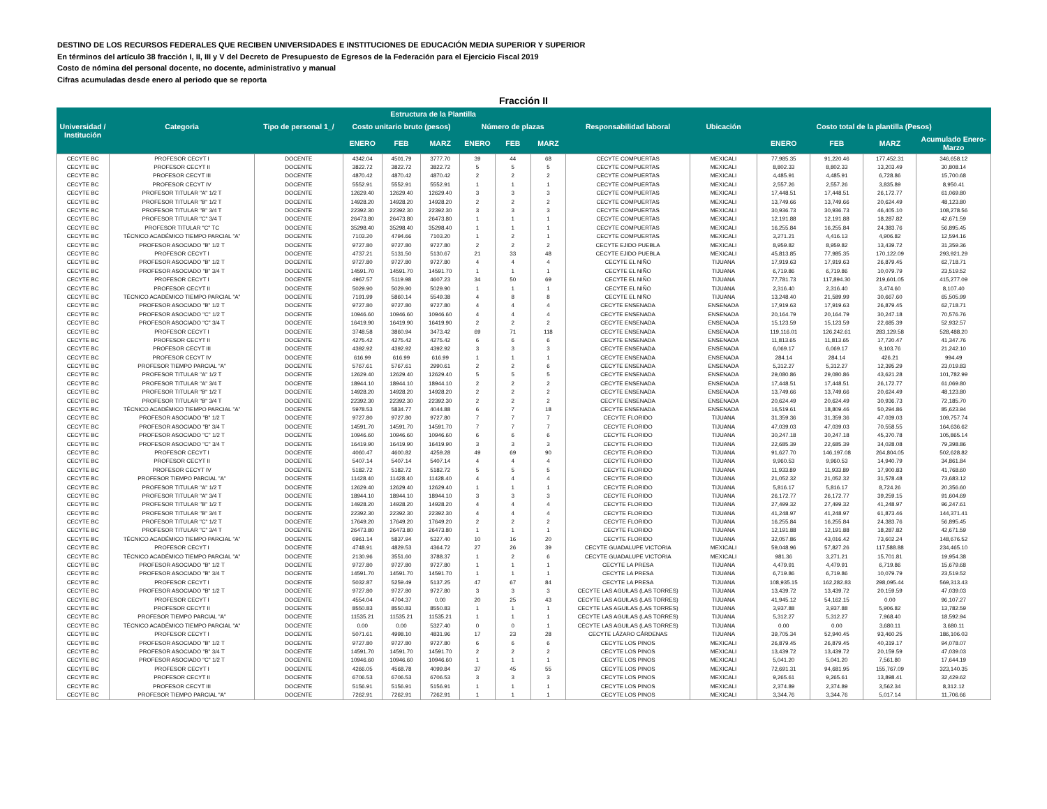DESTINO DE LOS RECURSOS FEDERALES QUE RECIBEN UNIVERSIDADES E INSTITUCIONES DE EDUCACIÓN MEDIA SUPERIOR Y SUPERIOR
En términos del artículo 38 fracción I, II, III y V del Decreto de Presupuesto de Egresos de la Federación para el Ejercicio Fiscal 2019
Costo de nómina del personal docente, no docente, administrativo y manual
Cifras acumuladas desde enero al periodo que se reporta
Fracción II
| Universidad / Institución | Estructura de la Plantilla | | | | | | | | | | | | | |
| --- | --- | --- | --- | --- | --- | --- | --- | --- | --- | --- | --- | --- | --- | --- |
| | Categoria | Tipo de personal 1_/ | Costo unitario bruto (pesos) | | | Número de plazas | | | Responsabilidad laboral | Ubicación | Costo total de la plantilla (Pesos) | | | |
| | | | ENERO | FEB | MARZ | ENERO | FEB | MARZ | | | ENERO | FEB | MARZ | Acumulado Enero-Marzo |
| CECYTE BC | PROFESOR CECYT I | DOCENTE | 4342.04 | 4501.79 | 3777.70 | 39 | 44 | 68 | CECYTE COMPUERTAS | MEXICALI | 77,985.35 | 91,220.46 | 177,452.31 | 346,658.12 |
| CECYTE BC | PROFESOR CECYT II | DOCENTE | 3822.72 | 3822.72 | 3822.72 | 5 | 5 | 5 | CECYTE COMPUERTAS | MEXICALI | 8,802.33 | 8,802.33 | 13,203.49 | 30,808.14 |
| CECYTE BC | PROFESOR CECYT III | DOCENTE | 4870.42 | 4870.42 | 4870.42 | 2 | 2 | 2 | CECYTE COMPUERTAS | MEXICALI | 4,485.91 | 4,485.91 | 6,728.86 | 15,700.68 |
| CECYTE BC | PROFESOR CECYT IV | DOCENTE | 5552.91 | 5552.91 | 5552.91 | 1 | 1 | 1 | CECYTE COMPUERTAS | MEXICALI | 2,557.26 | 2,557.26 | 3,835.89 | 8,950.41 |
| CECYTE BC | PROFESOR TITULAR "A" 1/2 T | DOCENTE | 12629.40 | 12629.40 | 12629.40 | 3 | 3 | 3 | CECYTE COMPUERTAS | MEXICALI | 17,448.51 | 17,448.51 | 26,172.77 | 61,069.80 |
| CECYTE BC | PROFESOR TITULAR "B" 1/2 T | DOCENTE | 14928.20 | 14928.20 | 14928.20 | 2 | 2 | 2 | CECYTE COMPUERTAS | MEXICALI | 13,749.66 | 13,749.66 | 20,624.49 | 48,123.80 |
| CECYTE BC | PROFESOR TITULAR "B" 3/4 T | DOCENTE | 22392.30 | 22392.30 | 22392.30 | 3 | 3 | 3 | CECYTE COMPUERTAS | MEXICALI | 30,936.73 | 30,936.73 | 46,405.10 | 108,278.56 |
| CECYTE BC | PROFESOR TITULAR "C" 3/4 T | DOCENTE | 26473.80 | 26473.80 | 26473.80 | 1 | 1 | 1 | CECYTE COMPUERTAS | MEXICALI | 12,191.88 | 12,191.88 | 18,287.82 | 42,671.59 |
| CECYTE BC | PROFESOR TITULAR "C" TC | DOCENTE | 35298.40 | 35298.40 | 35298.40 | 1 | 1 | 1 | CECYTE COMPUERTAS | MEXICALI | 16,255.84 | 16,255.84 | 24,383.76 | 56,895.45 |
| CECYTE BC | TÉCNICO ACADÉMICO TIEMPO PARCIAL "A" | DOCENTE | 7103.20 | 4794.66 | 7103.20 | 1 | 2 | 1 | CECYTE COMPUERTAS | MEXICALI | 3,271.21 | 4,416.13 | 4,906.82 | 12,594.16 |
| CECYTE BC | PROFESOR ASOCIADO "B" 1/2 T | DOCENTE | 9727.80 | 9727.80 | 9727.80 | 2 | 2 | 2 | CECYTE EJIDO PUEBLA | MEXICALI | 8,959.82 | 8,959.82 | 13,439.72 | 31,359.36 |
| CECYTE BC | PROFESOR CECYT I | DOCENTE | 4737.21 | 5131.50 | 5130.67 | 21 | 33 | 48 | CECYTE EJIDO PUEBLA | MEXICALI | 45,813.85 | 77,985.35 | 170,122.09 | 293,921.29 |
| CECYTE BC | PROFESOR ASOCIADO "B" 1/2 T | DOCENTE | 9727.80 | 9727.80 | 9727.80 | 4 | 4 | 4 | CECYTE EL NIÑO | TIJUANA | 17,919.63 | 17,919.63 | 26,879.45 | 62,718.71 |
| CECYTE BC | PROFESOR ASOCIADO "B" 3/4 T | DOCENTE | 14591.70 | 14591.70 | 14591.70 | 1 | 1 | 1 | CECYTE EL NIÑO | TIJUANA | 6,719.86 | 6,719.86 | 10,079.79 | 23,519.52 |
| CECYTE BC | PROFESOR CECYT I | DOCENTE | 4967.57 | 5119.98 | 4607.23 | 34 | 50 | 69 | CECYTE EL NIÑO | TIJUANA | 77,781.73 | 117,894.30 | 219,601.05 | 415,277.09 |
| CECYTE BC | PROFESOR CECYT II | DOCENTE | 5029.90 | 5029.90 | 5029.90 | 1 | 1 | 1 | CECYTE EL NIÑO | TIJUANA | 2,316.40 | 2,316.40 | 3,474.60 | 8,107.40 |
| CECYTE BC | TÉCNICO ACADÉMICO TIEMPO PARCIAL "A" | DOCENTE | 7191.99 | 5860.14 | 5549.38 | 4 | 8 | 8 | CECYTE EL NIÑO | TIJUANA | 13,248.40 | 21,589.99 | 30,667.60 | 65,505.99 |
| CECYTE BC | PROFESOR ASOCIADO "B" 1/2 T | DOCENTE | 9727.80 | 9727.80 | 9727.80 | 4 | 4 | 4 | CECYTE ENSENADA | ENSENADA | 17,919.63 | 17,919.63 | 26,879.45 | 62,718.71 |
| CECYTE BC | PROFESOR ASOCIADO "C" 1/2 T | DOCENTE | 10946.60 | 10946.60 | 10946.60 | 4 | 4 | 4 | CECYTE ENSENADA | ENSENADA | 20,164.79 | 20,164.79 | 30,247.18 | 70,576.76 |
| CECYTE BC | PROFESOR ASOCIADO "C" 3/4 T | DOCENTE | 16419.90 | 16419.90 | 16419.90 | 2 | 2 | 2 | CECYTE ENSENADA | ENSENADA | 15,123.59 | 15,123.59 | 22,685.39 | 52,932.57 |
| CECYTE BC | PROFESOR CECYT I | DOCENTE | 3748.58 | 3860.94 | 3473.42 | 69 | 71 | 118 | CECYTE ENSENADA | ENSENADA | 119,116.01 | 126,242.61 | 283,129.58 | 528,488.20 |
| CECYTE BC | PROFESOR CECYT II | DOCENTE | 4275.42 | 4275.42 | 4275.42 | 6 | 6 | 6 | CECYTE ENSENADA | ENSENADA | 11,813.65 | 11,813.65 | 17,720.47 | 41,347.76 |
| CECYTE BC | PROFESOR CECYT III | DOCENTE | 4392.92 | 4392.92 | 4392.92 | 3 | 3 | 3 | CECYTE ENSENADA | ENSENADA | 6,069.17 | 6,069.17 | 9,103.76 | 21,242.10 |
| CECYTE BC | PROFESOR CECYT IV | DOCENTE | 616.99 | 616.99 | 616.99 | 1 | 1 | 1 | CECYTE ENSENADA | ENSENADA | 284.14 | 284.14 | 426.21 | 994.49 |
| CECYTE BC | PROFESOR TIEMPO PARCIAL "A" | DOCENTE | 5767.61 | 5767.61 | 2990.61 | 2 | 2 | 6 | CECYTE ENSENADA | ENSENADA | 5,312.27 | 5,312.27 | 12,395.29 | 23,019.83 |
| CECYTE BC | PROFESOR TITULAR "A" 1/2 T | DOCENTE | 12629.40 | 12629.40 | 12629.40 | 5 | 5 | 5 | CECYTE ENSENADA | ENSENADA | 29,080.86 | 29,080.86 | 43,621.28 | 101,782.99 |
| CECYTE BC | PROFESOR TITULAR "A" 3/4 T | DOCENTE | 18944.10 | 18944.10 | 18944.10 | 2 | 2 | 2 | CECYTE ENSENADA | ENSENADA | 17,448.51 | 17,448.51 | 26,172.77 | 61,069.80 |
| CECYTE BC | PROFESOR TITULAR "B" 1/2 T | DOCENTE | 14928.20 | 14928.20 | 14928.20 | 2 | 2 | 2 | CECYTE ENSENADA | ENSENADA | 13,749.66 | 13,749.66 | 20,624.49 | 48,123.80 |
| CECYTE BC | PROFESOR TITULAR "B" 3/4 T | DOCENTE | 22392.30 | 22392.30 | 22392.30 | 2 | 2 | 2 | CECYTE ENSENADA | ENSENADA | 20,624.49 | 20,624.49 | 30,936.73 | 72,185.70 |
| CECYTE BC | TÉCNICO ACADÉMICO TIEMPO PARCIAL "A" | DOCENTE | 5978.53 | 5834.77 | 4044.88 | 6 | 7 | 18 | CECYTE ENSENADA | ENSENADA | 16,519.61 | 18,809.46 | 50,294.86 | 85,623.94 |
| CECYTE BC | PROFESOR ASOCIADO "B" 1/2 T | DOCENTE | 9727.80 | 9727.80 | 9727.80 | 7 | 7 | 7 | CECYTE FLORIDO | TIJUANA | 31,359.36 | 31,359.36 | 47,039.03 | 109,757.74 |
| CECYTE BC | PROFESOR ASOCIADO "B" 3/4 T | DOCENTE | 14591.70 | 14591.70 | 14591.70 | 7 | 7 | 7 | CECYTE FLORIDO | TIJUANA | 47,039.03 | 47,039.03 | 70,558.55 | 164,636.62 |
| CECYTE BC | PROFESOR ASOCIADO "C" 1/2 T | DOCENTE | 10946.60 | 10946.60 | 10946.60 | 6 | 6 | 6 | CECYTE FLORIDO | TIJUANA | 30,247.18 | 30,247.18 | 45,370.78 | 105,865.14 |
| CECYTE BC | PROFESOR ASOCIADO "C" 3/4 T | DOCENTE | 16419.90 | 16419.90 | 16419.90 | 3 | 3 | 3 | CECYTE FLORIDO | TIJUANA | 22,685.39 | 22,685.39 | 34,028.08 | 79,398.86 |
| CECYTE BC | PROFESOR CECYT I | DOCENTE | 4060.47 | 4600.82 | 4259.28 | 49 | 69 | 90 | CECYTE FLORIDO | TIJUANA | 91,627.70 | 146,197.08 | 264,804.05 | 502,628.82 |
| CECYTE BC | PROFESOR CECYT II | DOCENTE | 5407.14 | 5407.14 | 5407.14 | 4 | 4 | 4 | CECYTE FLORIDO | TIJUANA | 9,960.53 | 9,960.53 | 14,940.79 | 34,861.84 |
| CECYTE BC | PROFESOR CECYT IV | DOCENTE | 5182.72 | 5182.72 | 5182.72 | 5 | 5 | 5 | CECYTE FLORIDO | TIJUANA | 11,933.89 | 11,933.89 | 17,900.83 | 41,768.60 |
| CECYTE BC | PROFESOR TIEMPO PARCIAL "A" | DOCENTE | 11428.40 | 11428.40 | 11428.40 | 4 | 4 | 4 | CECYTE FLORIDO | TIJUANA | 21,052.32 | 21,052.32 | 31,578.48 | 73,683.12 |
| CECYTE BC | PROFESOR TITULAR "A" 1/2 T | DOCENTE | 12629.40 | 12629.40 | 12629.40 | 1 | 1 | 1 | CECYTE FLORIDO | TIJUANA | 5,816.17 | 5,816.17 | 8,724.26 | 20,356.60 |
| CECYTE BC | PROFESOR TITULAR "A" 3/4 T | DOCENTE | 18944.10 | 18944.10 | 18944.10 | 3 | 3 | 3 | CECYTE FLORIDO | TIJUANA | 26,172.77 | 26,172.77 | 39,259.15 | 91,604.69 |
| CECYTE BC | PROFESOR TITULAR "B" 1/2 T | DOCENTE | 14928.20 | 14928.20 | 14928.20 | 4 | 4 | 4 | CECYTE FLORIDO | TIJUANA | 27,499.32 | 27,499.32 | 41,248.97 | 96,247.61 |
| CECYTE BC | PROFESOR TITULAR "B" 3/4 T | DOCENTE | 22392.30 | 22392.30 | 22392.30 | 4 | 4 | 4 | CECYTE FLORIDO | TIJUANA | 41,248.97 | 41,248.97 | 61,873.46 | 144,371.41 |
| CECYTE BC | PROFESOR TITULAR "C" 1/2 T | DOCENTE | 17649.20 | 17649.20 | 17649.20 | 2 | 2 | 2 | CECYTE FLORIDO | TIJUANA | 16,255.84 | 16,255.84 | 24,383.76 | 56,895.45 |
| CECYTE BC | PROFESOR TITULAR "C" 3/4 T | DOCENTE | 26473.80 | 26473.80 | 26473.80 | 1 | 1 | 1 | CECYTE FLORIDO | TIJUANA | 12,191.88 | 12,191.88 | 18,287.82 | 42,671.59 |
| CECYTE BC | TÉCNICO ACADÉMICO TIEMPO PARCIAL "A" | DOCENTE | 6961.14 | 5837.94 | 5327.40 | 10 | 16 | 20 | CECYTE FLORIDO | TIJUANA | 32,057.86 | 43,016.42 | 73,602.24 | 148,676.52 |
| CECYTE BC | PROFESOR CECYT I | DOCENTE | 4748.91 | 4829.53 | 4364.72 | 27 | 26 | 39 | CECYTE GUADALUPE VICTORIA | MEXICALI | 59,048.96 | 57,827.26 | 117,588.88 | 234,465.10 |
| CECYTE BC | TÉCNICO ACADÉMICO TIEMPO PARCIAL "A" | DOCENTE | 2130.96 | 3551.60 | 3788.37 | 1 | 2 | 6 | CECYTE GUADALUPE VICTORIA | MEXICALI | 981.36 | 3,271.21 | 15,701.81 | 19,954.38 |
| CECYTE BC | PROFESOR ASOCIADO "B" 1/2 T | DOCENTE | 9727.80 | 9727.80 | 9727.80 | 1 | 1 | 1 | CECYTE LA PRESA | TIJUANA | 4,479.91 | 4,479.91 | 6,719.86 | 15,679.68 |
| CECYTE BC | PROFESOR ASOCIADO "B" 3/4 T | DOCENTE | 14591.70 | 14591.70 | 14591.70 | 1 | 1 | 1 | CECYTE LA PRESA | TIJUANA | 6,719.86 | 6,719.86 | 10,079.79 | 23,519.52 |
| CECYTE BC | PROFESOR CECYT I | DOCENTE | 5032.87 | 5259.49 | 5137.25 | 47 | 67 | 84 | CECYTE LA PRESA | TIJUANA | 108,935.15 | 162,282.83 | 298,095.44 | 569,313.43 |
| CECYTE BC | PROFESOR ASOCIADO "B" 1/2 T | DOCENTE | 9727.80 | 9727.80 | 9727.80 | 3 | 3 | 3 | CECYTE LAS AGUILAS (LAS TORRES) | TIJUANA | 13,439.72 | 13,439.72 | 20,159.59 | 47,039.03 |
| CECYTE BC | PROFESOR CECYT I | DOCENTE | 4554.04 | 4704.37 | 0.00 | 20 | 25 | 43 | CECYTE LAS AGUILAS (LAS TORRES) | TIJUANA | 41,945.12 | 54,162.15 | 0.00 | 96,107.27 |
| CECYTE BC | PROFESOR CECYT II | DOCENTE | 8550.83 | 8550.83 | 8550.83 | 1 | 1 | 1 | CECYTE LAS AGUILAS (LAS TORRES) | TIJUANA | 3,937.88 | 3,937.88 | 5,906.82 | 13,782.59 |
| CECYTE BC | PROFESOR TIEMPO PARCIAL "A" | DOCENTE | 11535.21 | 11535.21 | 11535.21 | 1 | 1 | 1 | CECYTE LAS AGUILAS (LAS TORRES) | TIJUANA | 5,312.27 | 5,312.27 | 7,968.40 | 18,592.94 |
| CECYTE BC | TÉCNICO ACADÉMICO TIEMPO PARCIAL "A" | DOCENTE | 0.00 | 0.00 | 5327.40 | 0 | 0 | 1 | CECYTE LAS AGUILAS (LAS TORRES) | TIJUANA | 0.00 | 0.00 | 3,680.11 | 3,680.11 |
| CECYTE BC | PROFESOR CECYT I | DOCENTE | 5071.61 | 4998.10 | 4831.96 | 17 | 23 | 28 | CECYTE LÁZARO CÁRDENAS | TIJUANA | 39,705.34 | 52,940.45 | 93,460.25 | 186,106.03 |
| CECYTE BC | PROFESOR ASOCIADO "B" 1/2 T | DOCENTE | 9727.80 | 9727.80 | 9727.80 | 6 | 6 | 6 | CECYTE LOS PINOS | MEXICALI | 26,879.45 | 26,879.45 | 40,319.17 | 94,078.07 |
| CECYTE BC | PROFESOR ASOCIADO "B" 3/4 T | DOCENTE | 14591.70 | 14591.70 | 14591.70 | 2 | 2 | 2 | CECYTE LOS PINOS | MEXICALI | 13,439.72 | 13,439.72 | 20,159.59 | 47,039.03 |
| CECYTE BC | PROFESOR ASOCIADO "C" 1/2 T | DOCENTE | 10946.60 | 10946.60 | 10946.60 | 1 | 1 | 1 | CECYTE LOS PINOS | MEXICALI | 5,041.20 | 5,041.20 | 7,561.80 | 17,644.19 |
| CECYTE BC | PROFESOR CECYT I | DOCENTE | 4266.05 | 4568.78 | 4099.84 | 37 | 45 | 55 | CECYTE LOS PINOS | MEXICALI | 72,691.31 | 94,681.95 | 155,767.09 | 323,140.35 |
| CECYTE BC | PROFESOR CECYT II | DOCENTE | 6706.53 | 6706.53 | 6706.53 | 3 | 3 | 3 | CECYTE LOS PINOS | MEXICALI | 9,265.61 | 9,265.61 | 13,898.41 | 32,429.62 |
| CECYTE BC | PROFESOR CECYT III | DOCENTE | 5156.91 | 5156.91 | 5156.91 | 1 | 1 | 1 | CECYTE LOS PINOS | MEXICALI | 2,374.89 | 2,374.89 | 3,562.34 | 8,312.12 |
| CECYTE BC | PROFESOR TIEMPO PARCIAL "A" | DOCENTE | 7262.91 | 7262.91 | 7262.91 | 1 | 1 | 1 | CECYTE LOS PINOS | MEXICALI | 3,344.76 | 3,344.76 | 5,017.14 | 11,706.66 |